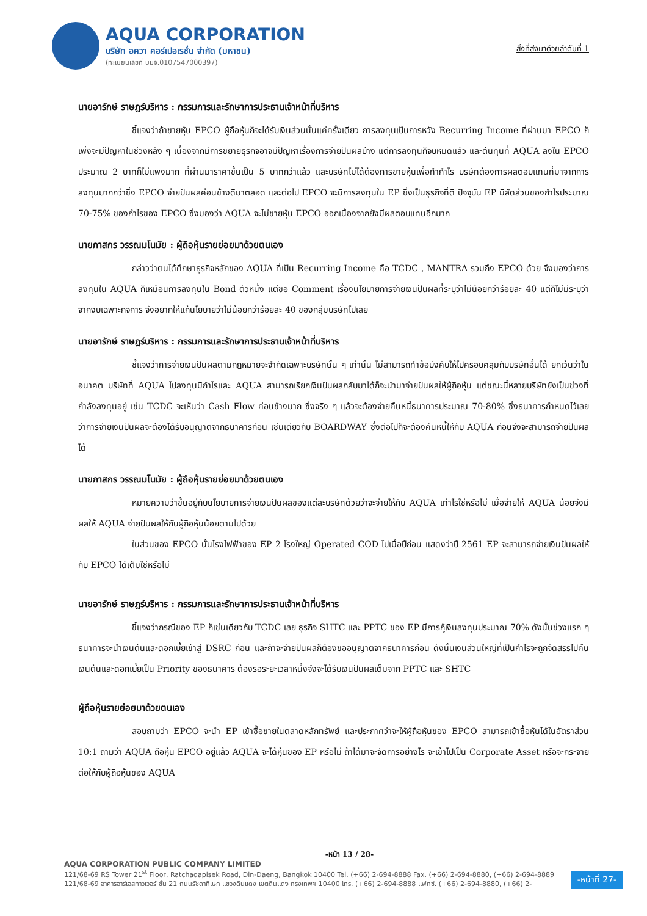AQUA CORPORATION
บริษัท อควา คอร์เปอเรชั่น จำกัด (มหาชน)
(ทะเบียนเลขที่ บมจ.0107547000397)
สิ่งที่ส่งมาด้วยลำดับที่ 1
นายอารักษ์ ราษฎร์บริหาร : กรรมการและรักษาการประธานเจ้าหน้าที่บริหาร
ชี้แจงว่าถ้าขายหุ้น EPCO ผู้ถือหุ้นก็จะได้รับเงินส่วนนั้นแค่ครั้งเดียว การลงทุนเป็นการหวัง Recurring Income ที่ผ่านมา EPCO ก็เพิ่งจะมีปัญหาในช่วงหลัง ๆ เนื่องจากมีการขยายธุรกิจอาจมีปัญหาเรื่องการจ่ายปันผลบ้าง แต่การลงทุนก็จบหมดแล้ว และต้นทุนที่ AQUA ลงใน EPCO ประมาณ 2 บาทก็ไม่แพงมาก ที่ผ่านมาราคาขึ้นเป็น 5 บาทกว่าแล้ว และบริษัทไม่ได้ต้องการขายหุ้นเพื่อทำกำไร บริษัทต้องการผลตอบแทนที่มาจากการลงทุนมากกว่าซึ่ง EPCO จ่ายปันผลค่อนข้างดีมาตลอด และต่อไป EPCO จะมีการลงทุนใน EP ซึ่งเป็นธุรกิจที่ดี ปัจจุบัน EP มีสัดส่วนของกำไรประมาณ 70-75% ของกำไรของ EPCO ซึ่งมองว่า AQUA จะไม่ขายหุ้น EPCO ออกเนื่องจากยังมีผลตอบแทนอีกมาก
นายภาสกร วรรณมโนมัย : ผู้ถือหุ้นรายย่อยมาด้วยตนเอง
กล่าวว่าตนได้ศึกษาธุรกิจหลักของ AQUA ที่เป็น Recurring Income คือ TCDC , MANTRA รวมถึง EPCO ด้วย จึงมองว่าการลงทุนใน AQUA ก็เหมือนการลงทุนใน Bond ตัวหนึ่ง แต่ขอ Comment เรื่องนโยบายการจ่ายเงินปันผลที่ระบุว่าไม่น้อยกว่าร้อยละ 40 แต่ก็ไม่มีระบุว่าจากงบเฉพาะกิจการ จึงอยากให้แก้นโยบายว่าไม่น้อยกว่าร้อยละ 40 ของกลุ่มบริษัทไปเลย
นายอารักษ์ ราษฎร์บริหาร : กรรมการและรักษาการประธานเจ้าหน้าที่บริหาร
ชี้แจงว่าการจ่ายเงินปันผลตามกฎหมายจะจำกัดเฉพาะบริษัทนั้น ๆ เท่านั้น ไม่สามารถทำข้อบังคับให้ไปครอบคลุมกับบริษัทอื่นได้ ยกเว้นว่าในอนาคต บริษัทที่ AQUA ไปลงทุนมีกำไรและ AQUA สามารถเรียกเงินปันผลกลับมาได้ก็จะนำมาจ่ายปันผลให้ผู้ถือหุ้น แต่ขณะนี้หลายบริษัทยังเป็นช่วงที่กำลังลงทุนอยู่ เช่น TCDC จะเห็นว่า Cash Flow ค่อนข้างมาก ซึ่งจริง ๆ แล้วจะต้องจ่ายคืนหนี้ธนาคารประมาณ 70-80% ซึ่งธนาคารกำหนดไว้เลยว่าการจ่ายเงินปันผลจะต้องได้รับอนุญาตจากธนาคารก่อน เช่นเดียวกับ BOARDWAY ซึ่งต่อไปก็จะต้องคืนหนี้ให้กับ AQUA ก่อนจึงจะสามารถจ่ายปันผลได้
นายภาสกร วรรณมโนมัย : ผู้ถือหุ้นรายย่อยมาด้วยตนเอง
หมายความว่าขึ้นอยู่กับนโยบายการจ่ายเงินปันผลของแต่ละบริษัทด้วยว่าจะจ่ายให้กับ AQUA เท่าไรใช่หรือไม่ เมื่อจ่ายให้ AQUA น้อยจึงมีผลให้ AQUA จ่ายปันผลให้กับผู้ถือหุ้นน้อยตามไปด้วย
ในส่วนของ EPCO นั้นโรงไฟฟ้าของ EP 2 โรงใหญ่ Operated COD ไปเมื่อปีก่อน แสดงว่าปี 2561 EP จะสามารถจ่ายเงินปันผลให้กับ EPCO ได้เต็มใช่หรือไม่
นายอารักษ์ ราษฎร์บริหาร : กรรมการและรักษาการประธานเจ้าหน้าที่บริหาร
ชี้แจงว่ากรณีของ EP ก็เช่นเดียวกับ TCDC เลย ธุรกิจ SHTC และ PPTC ของ EP มีการกู้เงินลงทุนประมาณ 70% ดังนั้นช่วงแรก ๆ ธนาคารจะนำเงินต้นและดอกเบี้ยเข้าสู่ DSRC ก่อน และถ้าจะจ่ายปันผลก็ต้องขออนุญาตจากธนาคารก่อน ดังนั้นเงินส่วนใหญ่ที่เป็นกำไรจะถูกจัดสรรไปคืนเงินต้นและดอกเบี้ยเป็น Priority ของธนาคาร ต้องรอระยะเวลาหนึ่งจึงจะได้รับเงินปันผลเต็มจาก PPTC และ SHTC
ผู้ถือหุ้นรายย่อยมาด้วยตนเอง
สอบถามว่า EPCO จะนำ EP เข้าซื้อขายในตลาดหลักทรัพย์ และประกาศว่าจะให้ผู้ถือหุ้นของ EPCO สามารถเข้าซื้อหุ้นได้ในอัตราส่วน 10:1 ถามว่า AQUA ถือหุ้น EPCO อยู่แล้ว AQUA จะได้หุ้นของ EP หรือไม่ ถ้าได้มาจะจัดการอย่างไร จะเข้าไปเป็น Corporate Asset หรือจะกระจายต่อให้กับผู้ถือหุ้นของ AQUA
-หน้า 13 / 28-
AQUA CORPORATION PUBLIC COMPANY LIMITED
121/68-69 RS Tower 21<sup>st</sup> Floor, Ratchadapisek Road, Din-Daeng, Bangkok 10400 Tel. (+66) 2-694-8888 Fax. (+66) 2-694-8880, (+66) 2-694-8889
121/68-69 อาคารอาร์เอสทาวเวอร์ ชั้น 21 ถนนรัชดาภิเษก แขวงดินแดง เขตดินแดง กรุงเทพฯ 10400 โทร. (+66) 2-694-8888 แฟกซ์. (+66) 2-694-8880, (+66) 2-
-หน้าที่ 27-